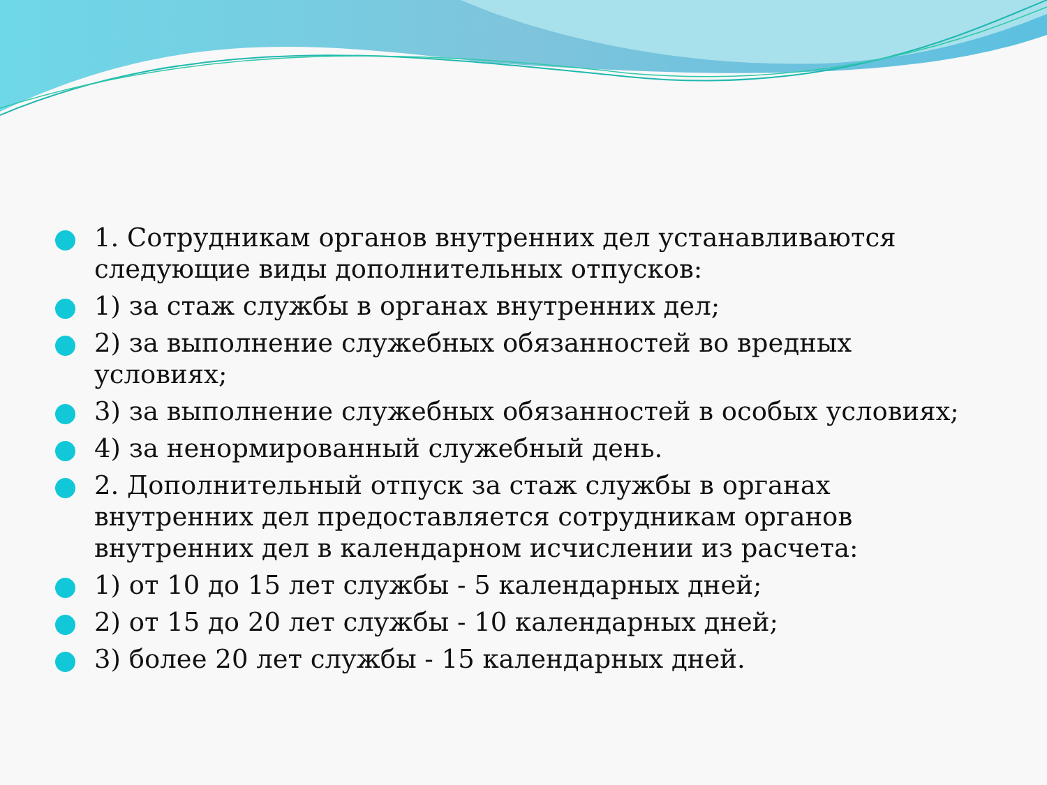1. Сотрудникам органов внутренних дел устанавливаются следующие виды дополнительных отпусков:
1) за стаж службы в органах внутренних дел;
2) за выполнение служебных обязанностей во вредных условиях;
3) за выполнение служебных обязанностей в особых условиях;
4) за ненормированный служебный день.
2. Дополнительный отпуск за стаж службы в органах внутренних дел предоставляется сотрудникам органов внутренних дел в календарном исчислении из расчета:
1) от 10 до 15 лет службы - 5 календарных дней;
2) от 15 до 20 лет службы - 10 календарных дней;
3) более 20 лет службы - 15 календарных дней.